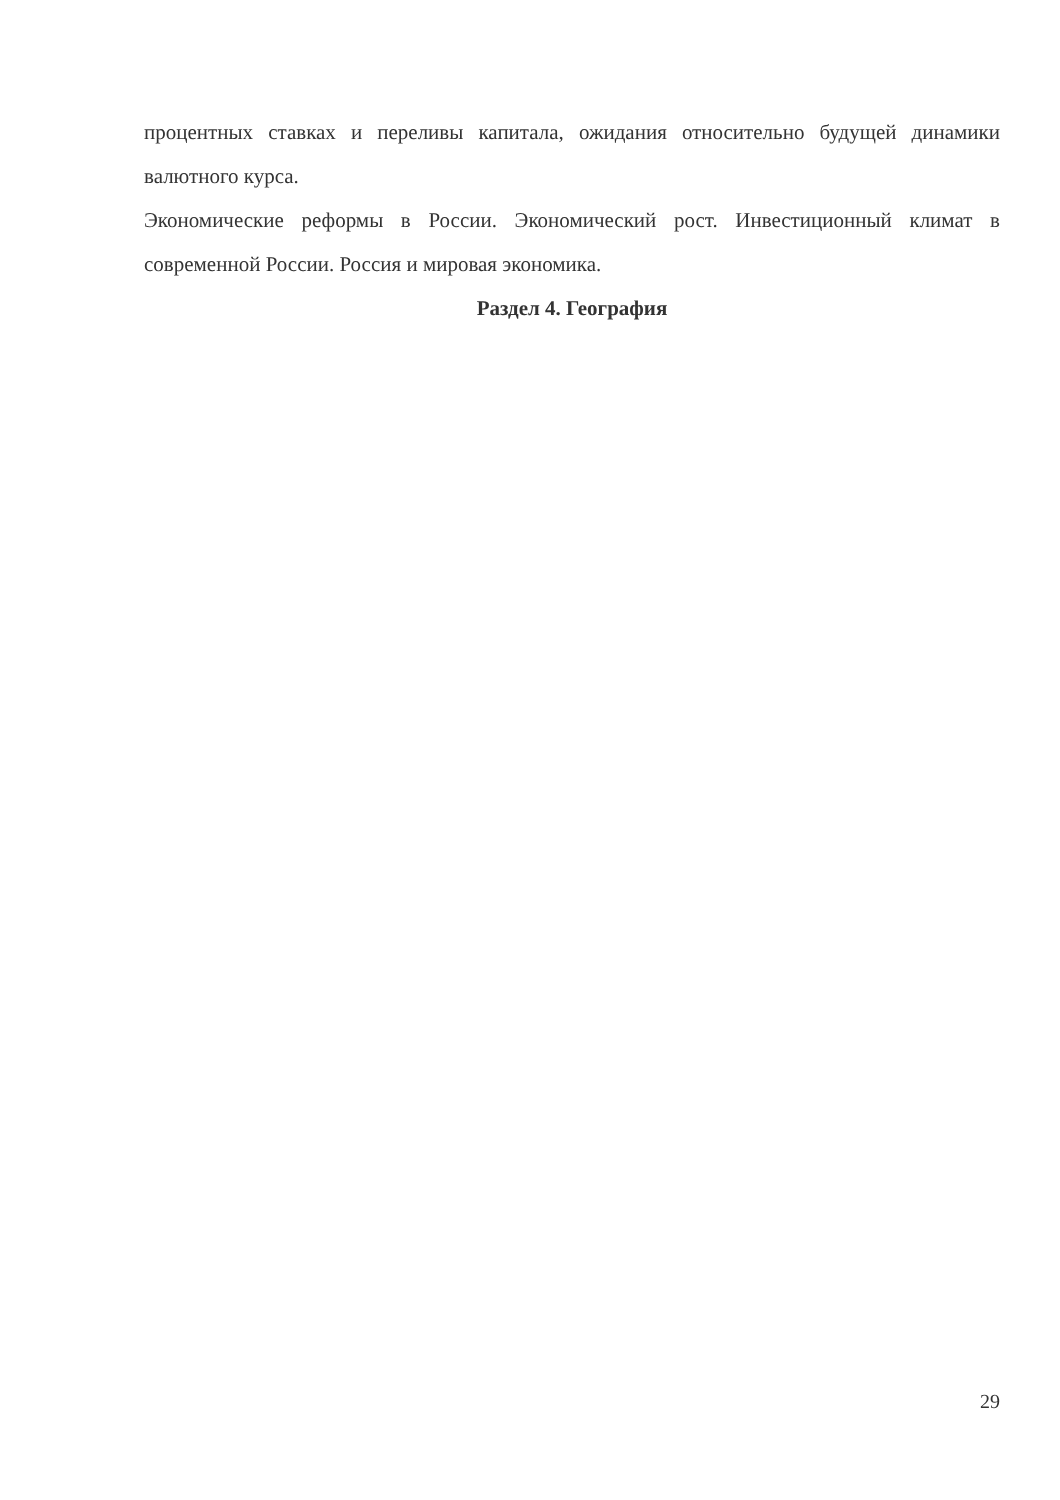процентных ставках и переливы капитала, ожидания относительно будущей динамики валютного курса.
Экономические реформы в России. Экономический рост. Инвестиционный климат в современной России. Россия и мировая экономика.
Раздел 4. География
29